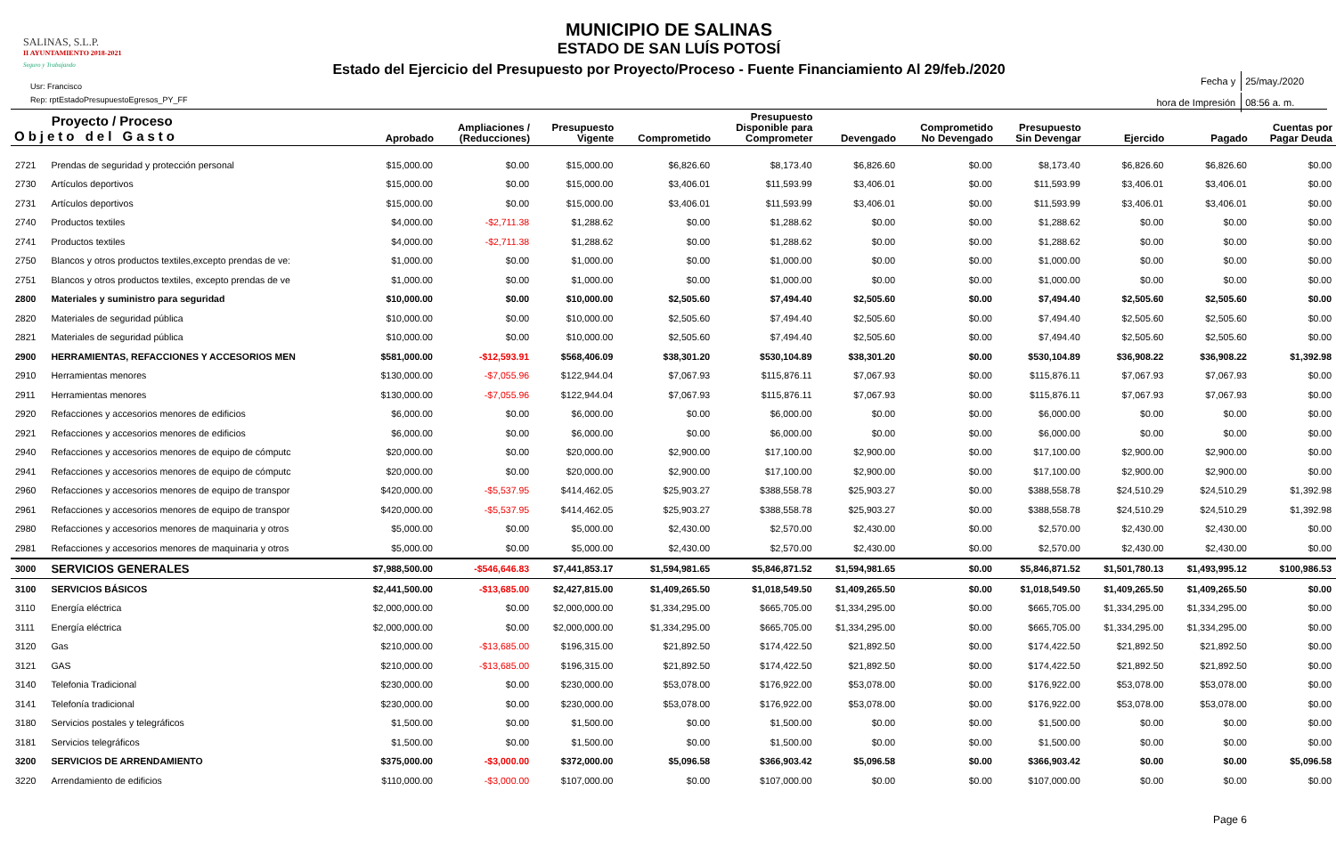SALINAS, S.L.P.
II AYUNTAMIENTO 2018-2021
Seguro y Trabajando
Usr: Francisco
Rep: rptEstadoPresupuestoEgresos_PY_FF
MUNICIPIO DE SALINAS
ESTADO DE SAN LUÍS POTOSÍ
Estado del Ejercicio del Presupuesto por Proyecto/Proceso - Fuente Financiamiento Al 29/feb./2020
| Fecha y | 25/may./2020 |
| hora de Impresión | 08:56 a. m. |
| Proyecto / Proceso Objeto del Gasto | | Aprobado | Ampliaciones / (Reducciones) | Presupuesto Vigente | Comprometido | Presupuesto Disponible para Comprometer | Devengado | Comprometido No Devengado | Presupuesto Sin Devengar | Ejercido | Pagado | Cuentas por Pagar Deuda |
| --- | --- | --- | --- | --- | --- | --- | --- | --- | --- | --- | --- | --- |
| 2721 | Prendas de seguridad y protección personal | $15,000.00 | $0.00 | $15,000.00 | $6,826.60 | $8,173.40 | $6,826.60 | $0.00 | $8,173.40 | $6,826.60 | $6,826.60 | $0.00 |
| 2730 | Artículos deportivos | $15,000.00 | $0.00 | $15,000.00 | $3,406.01 | $11,593.99 | $3,406.01 | $0.00 | $11,593.99 | $3,406.01 | $3,406.01 | $0.00 |
| 2731 | Artículos deportivos | $15,000.00 | $0.00 | $15,000.00 | $3,406.01 | $11,593.99 | $3,406.01 | $0.00 | $11,593.99 | $3,406.01 | $3,406.01 | $0.00 |
| 2740 | Productos textiles | $4,000.00 | -$2,711.38 | $1,288.62 | $0.00 | $1,288.62 | $0.00 | $0.00 | $1,288.62 | $0.00 | $0.00 | $0.00 |
| 2741 | Productos textiles | $4,000.00 | -$2,711.38 | $1,288.62 | $0.00 | $1,288.62 | $0.00 | $0.00 | $1,288.62 | $0.00 | $0.00 | $0.00 |
| 2750 | Blancos y otros productos textiles,excepto prendas de ve: | $1,000.00 | $0.00 | $1,000.00 | $0.00 | $1,000.00 | $0.00 | $0.00 | $1,000.00 | $0.00 | $0.00 | $0.00 |
| 2751 | Blancos y otros productos textiles, excepto prendas de ve | $1,000.00 | $0.00 | $1,000.00 | $0.00 | $1,000.00 | $0.00 | $0.00 | $1,000.00 | $0.00 | $0.00 | $0.00 |
| 2800 | Materiales y suministro para seguridad | $10,000.00 | $0.00 | $10,000.00 | $2,505.60 | $7,494.40 | $2,505.60 | $0.00 | $7,494.40 | $2,505.60 | $2,505.60 | $0.00 |
| 2820 | Materiales de seguridad pública | $10,000.00 | $0.00 | $10,000.00 | $2,505.60 | $7,494.40 | $2,505.60 | $0.00 | $7,494.40 | $2,505.60 | $2,505.60 | $0.00 |
| 2821 | Materiales de seguridad pública | $10,000.00 | $0.00 | $10,000.00 | $2,505.60 | $7,494.40 | $2,505.60 | $0.00 | $7,494.40 | $2,505.60 | $2,505.60 | $0.00 |
| 2900 | HERRAMIENTAS, REFACCIONES Y ACCESORIOS MEN | $581,000.00 | -$12,593.91 | $568,406.09 | $38,301.20 | $530,104.89 | $38,301.20 | $0.00 | $530,104.89 | $36,908.22 | $36,908.22 | $1,392.98 |
| 2910 | Herramientas menores | $130,000.00 | -$7,055.96 | $122,944.04 | $7,067.93 | $115,876.11 | $7,067.93 | $0.00 | $115,876.11 | $7,067.93 | $7,067.93 | $0.00 |
| 2911 | Herramientas menores | $130,000.00 | -$7,055.96 | $122,944.04 | $7,067.93 | $115,876.11 | $7,067.93 | $0.00 | $115,876.11 | $7,067.93 | $7,067.93 | $0.00 |
| 2920 | Refacciones y accesorios menores de edificios | $6,000.00 | $0.00 | $6,000.00 | $0.00 | $6,000.00 | $0.00 | $0.00 | $6,000.00 | $0.00 | $0.00 | $0.00 |
| 2921 | Refacciones y accesorios menores de edificios | $6,000.00 | $0.00 | $6,000.00 | $0.00 | $6,000.00 | $0.00 | $0.00 | $6,000.00 | $0.00 | $0.00 | $0.00 |
| 2940 | Refacciones y accesorios menores de equipo de cómputc | $20,000.00 | $0.00 | $20,000.00 | $2,900.00 | $17,100.00 | $2,900.00 | $0.00 | $17,100.00 | $2,900.00 | $2,900.00 | $0.00 |
| 2941 | Refacciones y accesorios menores de equipo de cómputc | $20,000.00 | $0.00 | $20,000.00 | $2,900.00 | $17,100.00 | $2,900.00 | $0.00 | $17,100.00 | $2,900.00 | $2,900.00 | $0.00 |
| 2960 | Refacciones y accesorios menores de equipo de transpor | $420,000.00 | -$5,537.95 | $414,462.05 | $25,903.27 | $388,558.78 | $25,903.27 | $0.00 | $388,558.78 | $24,510.29 | $24,510.29 | $1,392.98 |
| 2961 | Refacciones y accesorios menores de equipo de transpor | $420,000.00 | -$5,537.95 | $414,462.05 | $25,903.27 | $388,558.78 | $25,903.27 | $0.00 | $388,558.78 | $24,510.29 | $24,510.29 | $1,392.98 |
| 2980 | Refacciones y accesorios menores de maquinaria y otros | $5,000.00 | $0.00 | $5,000.00 | $2,430.00 | $2,570.00 | $2,430.00 | $0.00 | $2,570.00 | $2,430.00 | $2,430.00 | $0.00 |
| 2981 | Refacciones y accesorios menores de maquinaria y otros | $5,000.00 | $0.00 | $5,000.00 | $2,430.00 | $2,570.00 | $2,430.00 | $0.00 | $2,570.00 | $2,430.00 | $2,430.00 | $0.00 |
| 3000 | SERVICIOS GENERALES | $7,988,500.00 | -$546,646.83 | $7,441,853.17 | $1,594,981.65 | $5,846,871.52 | $1,594,981.65 | $0.00 | $5,846,871.52 | $1,501,780.13 | $1,493,995.12 | $100,986.53 |
| 3100 | SERVICIOS BÁSICOS | $2,441,500.00 | -$13,685.00 | $2,427,815.00 | $1,409,265.50 | $1,018,549.50 | $1,409,265.50 | $0.00 | $1,018,549.50 | $1,409,265.50 | $1,409,265.50 | $0.00 |
| 3110 | Energía eléctrica | $2,000,000.00 | $0.00 | $2,000,000.00 | $1,334,295.00 | $665,705.00 | $1,334,295.00 | $0.00 | $665,705.00 | $1,334,295.00 | $1,334,295.00 | $0.00 |
| 3111 | Energía eléctrica | $2,000,000.00 | $0.00 | $2,000,000.00 | $1,334,295.00 | $665,705.00 | $1,334,295.00 | $0.00 | $665,705.00 | $1,334,295.00 | $1,334,295.00 | $0.00 |
| 3120 | Gas | $210,000.00 | -$13,685.00 | $196,315.00 | $21,892.50 | $174,422.50 | $21,892.50 | $0.00 | $174,422.50 | $21,892.50 | $21,892.50 | $0.00 |
| 3121 | GAS | $210,000.00 | -$13,685.00 | $196,315.00 | $21,892.50 | $174,422.50 | $21,892.50 | $0.00 | $174,422.50 | $21,892.50 | $21,892.50 | $0.00 |
| 3140 | Telefonia Tradicional | $230,000.00 | $0.00 | $230,000.00 | $53,078.00 | $176,922.00 | $53,078.00 | $0.00 | $176,922.00 | $53,078.00 | $53,078.00 | $0.00 |
| 3141 | Telefonía tradicional | $230,000.00 | $0.00 | $230,000.00 | $53,078.00 | $176,922.00 | $53,078.00 | $0.00 | $176,922.00 | $53,078.00 | $53,078.00 | $0.00 |
| 3180 | Servicios postales y telegráficos | $1,500.00 | $0.00 | $1,500.00 | $0.00 | $1,500.00 | $0.00 | $0.00 | $1,500.00 | $0.00 | $0.00 | $0.00 |
| 3181 | Servicios telegráficos | $1,500.00 | $0.00 | $1,500.00 | $0.00 | $1,500.00 | $0.00 | $0.00 | $1,500.00 | $0.00 | $0.00 | $0.00 |
| 3200 | SERVICIOS DE ARRENDAMIENTO | $375,000.00 | -$3,000.00 | $372,000.00 | $5,096.58 | $366,903.42 | $5,096.58 | $0.00 | $366,903.42 | $0.00 | $0.00 | $5,096.58 |
| 3220 | Arrendamiento de edificios | $110,000.00 | -$3,000.00 | $107,000.00 | $0.00 | $107,000.00 | $0.00 | $0.00 | $107,000.00 | $0.00 | $0.00 | $0.00 |
Page 6